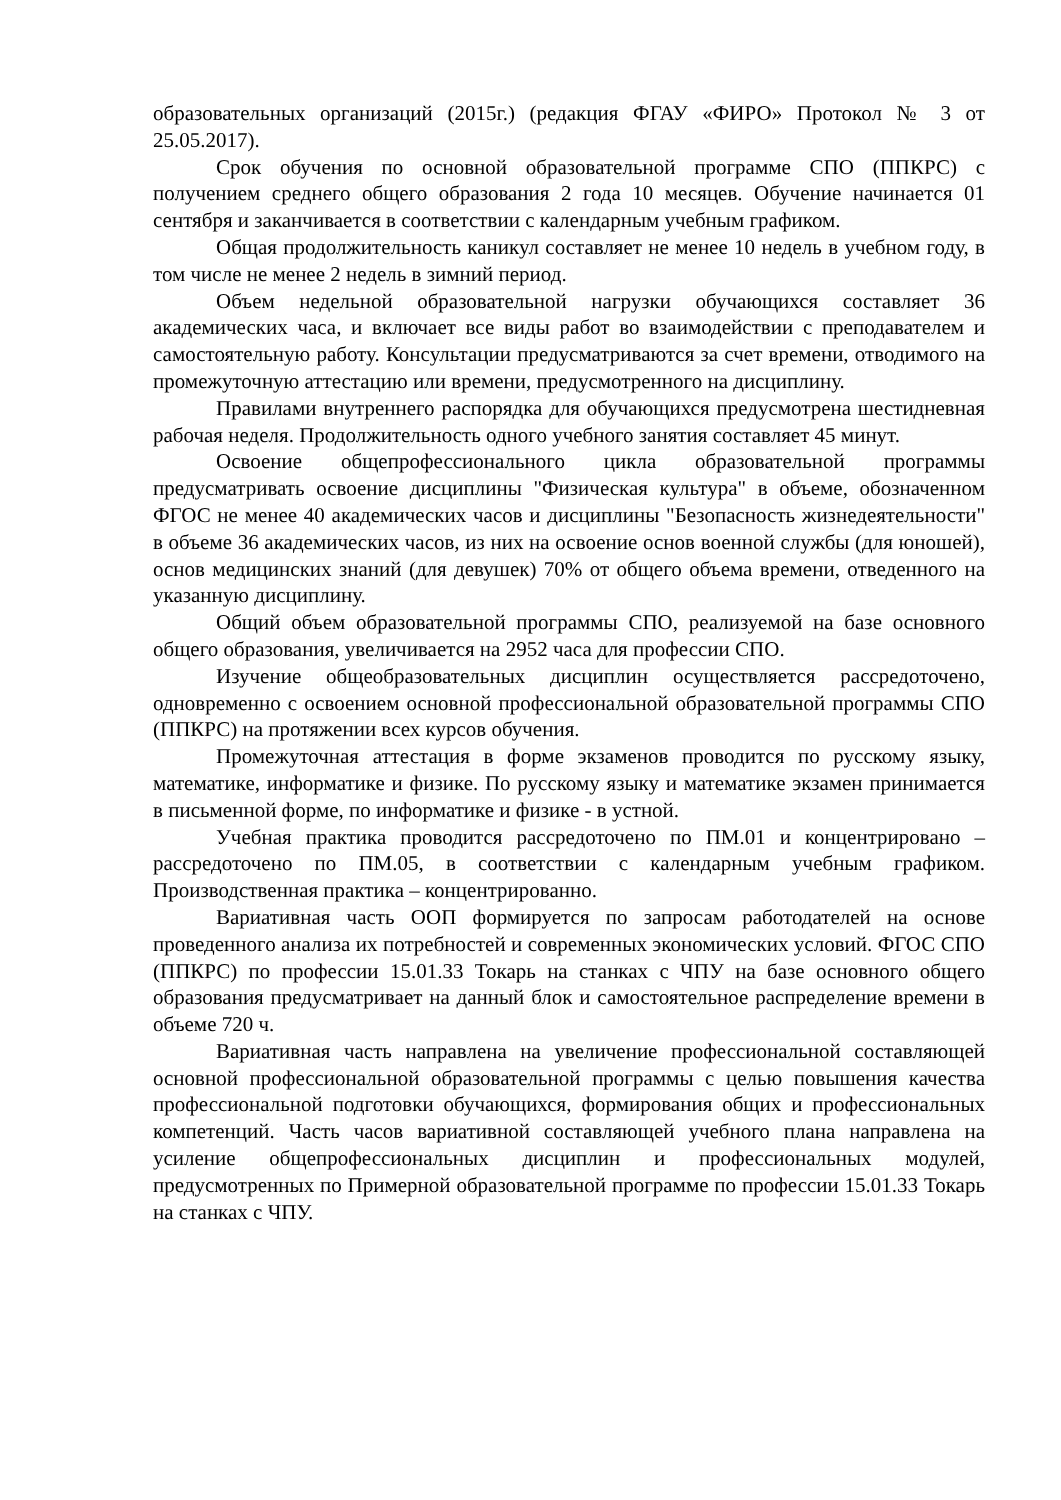образовательных организаций (2015г.) (редакция ФГАУ «ФИРО» Протокол № 3 от 25.05.2017).
Срок обучения по основной образовательной программе СПО (ППКРС) с получением среднего общего образования 2 года 10 месяцев. Обучение начинается 01 сентября и заканчивается в соответствии с календарным учебным графиком.
Общая продолжительность каникул составляет не менее 10 недель в учебном году, в том числе не менее 2 недель в зимний период.
Объем недельной образовательной нагрузки обучающихся составляет 36 академических часа, и включает все виды работ во взаимодействии с преподавателем и самостоятельную работу. Консультации предусматриваются за счет времени, отводимого на промежуточную аттестацию или времени, предусмотренного на дисциплину.
Правилами внутреннего распорядка для обучающихся предусмотрена шестидневная рабочая неделя. Продолжительность одного учебного занятия составляет 45 минут.
Освоение общепрофессионального цикла образовательной программы предусматривать освоение дисциплины "Физическая культура" в объеме, обозначенном ФГОС не менее 40 академических часов и дисциплины "Безопасность жизнедеятельности" в объеме 36 академических часов, из них на освоение основ военной службы (для юношей), основ медицинских знаний (для девушек) 70% от общего объема времени, отведенного на указанную дисциплину.
Общий объем образовательной программы СПО, реализуемой на базе основного общего образования, увеличивается на 2952 часа для профессии СПО.
Изучение общеобразовательных дисциплин осуществляется рассредоточено, одновременно с освоением основной профессиональной образовательной программы СПО (ППКРС) на протяжении всех курсов обучения.
Промежуточная аттестация в форме экзаменов проводится по русскому языку, математике, информатике и физике. По русскому языку и математике экзамен принимается в письменной форме, по информатике и физике - в устной.
Учебная практика проводится рассредоточено по ПМ.01 и концентрировано – рассредоточено по ПМ.05, в соответствии с календарным учебным графиком. Производственная практика – концентрированно.
Вариативная часть ООП формируется по запросам работодателей на основе проведенного анализа их потребностей и современных экономических условий. ФГОС СПО (ППКРС) по профессии 15.01.33 Токарь на станках с ЧПУ на базе основного общего образования предусматривает на данный блок и самостоятельное распределение времени в объеме 720 ч.
Вариативная часть направлена на увеличение профессиональной составляющей основной профессиональной образовательной программы с целью повышения качества профессиональной подготовки обучающихся, формирования общих и профессиональных компетенций. Часть часов вариативной составляющей учебного плана направлена на усиление общепрофессиональных дисциплин и профессиональных модулей, предусмотренных по Примерной образовательной программе по профессии 15.01.33 Токарь на станках с ЧПУ.